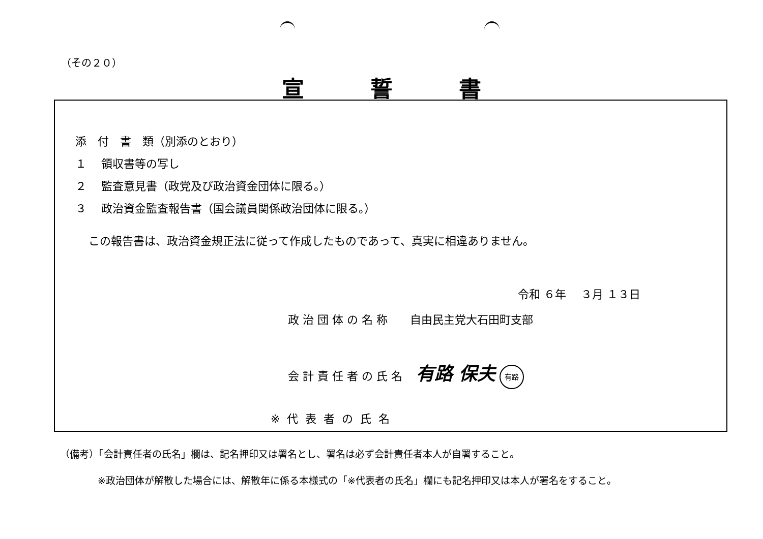（その２０）
宣誓書
添　付　書　類（別添のとおり）
１　 領収書等の写し
２　 監査意見書（政党及び政治資金団体に限る。）
３　 政治資金監査報告書（国会議員関係政治団体に限る。）
この報告書は、政治資金規正法に従って作成したものであって、真実に相違ありません。
令和 ６年　 ３月 １３日
政 治 団 体 の 名 称　　自由民主党大石田町支部
会 計 責 任 者 の 氏 名 有路 保夫 有路
※代表者の氏名
（備考）「会計責任者の氏名」欄は、記名押印又は署名とし、署名は必ず会計責任者本人が自署すること。
※政治団体が解散した場合には、解散年に係る本様式の「※代表者の氏名」欄にも記名押印又は本人が署名をすること。